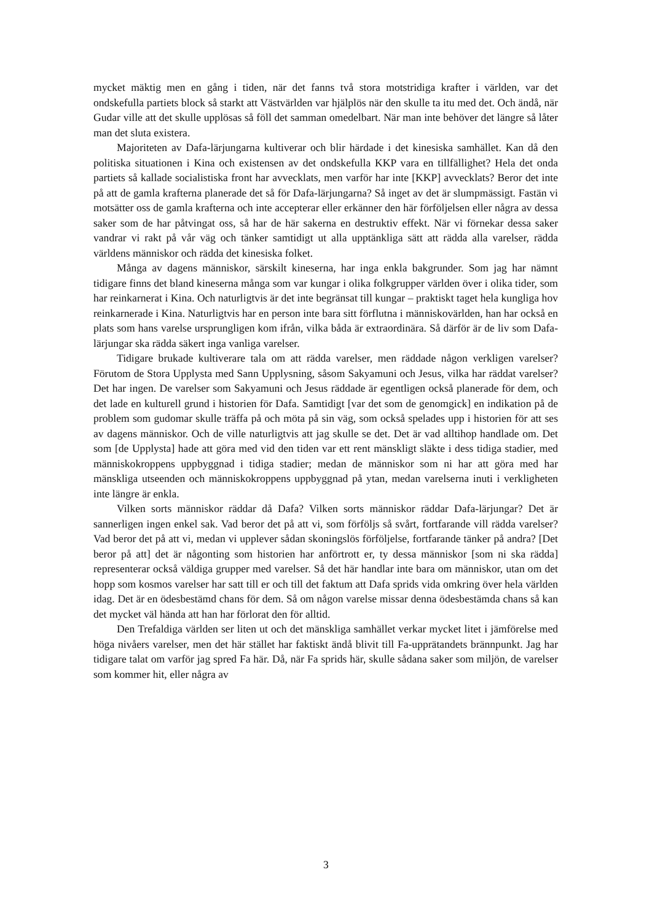mycket mäktig men en gång i tiden, när det fanns två stora motstridiga krafter i världen, var det ondskefulla partiets block så starkt att Västvärlden var hjälplös när den skulle ta itu med det. Och ändå, när Gudar ville att det skulle upplösas så föll det samman omedelbart. När man inte behöver det längre så låter man det sluta existera.
Majoriteten av Dafa-lärjungarna kultiverar och blir härdade i det kinesiska samhället. Kan då den politiska situationen i Kina och existensen av det ondskefulla KKP vara en tillfällighet? Hela det onda partiets så kallade socialistiska front har avvecklats, men varför har inte [KKP] avvecklats? Beror det inte på att de gamla krafterna planerade det så för Dafa-lärjungarna? Så inget av det är slumpmässigt. Fastän vi motsätter oss de gamla krafterna och inte accepterar eller erkänner den här förföljelsen eller några av dessa saker som de har påtvingat oss, så har de här sakerna en destruktiv effekt. När vi förnekar dessa saker vandrar vi rakt på vår väg och tänker samtidigt ut alla upptänkliga sätt att rädda alla varelser, rädda världens människor och rädda det kinesiska folket.
Många av dagens människor, särskilt kineserna, har inga enkla bakgrunder. Som jag har nämnt tidigare finns det bland kineserna många som var kungar i olika folkgrupper världen över i olika tider, som har reinkarnerat i Kina. Och naturligtvis är det inte begränsat till kungar – praktiskt taget hela kungliga hov reinkarnerade i Kina. Naturligtvis har en person inte bara sitt förflutna i människovärlden, han har också en plats som hans varelse ursprungligen kom ifrån, vilka båda är extraordinära. Så därför är de liv som Dafa-lärjungar ska rädda säkert inga vanliga varelser.
Tidigare brukade kultiverare tala om att rädda varelser, men räddade någon verkligen varelser? Förutom de Stora Upplysta med Sann Upplysning, såsom Sakyamuni och Jesus, vilka har räddat varelser? Det har ingen. De varelser som Sakyamuni och Jesus räddade är egentligen också planerade för dem, och det lade en kulturell grund i historien för Dafa. Samtidigt [var det som de genomgick] en indikation på de problem som gudomar skulle träffa på och möta på sin väg, som också spelades upp i historien för att ses av dagens människor. Och de ville naturligtvis att jag skulle se det. Det är vad alltihop handlade om. Det som [de Upplysta] hade att göra med vid den tiden var ett rent mänskligt släkte i dess tidiga stadier, med människokroppens uppbyggnad i tidiga stadier; medan de människor som ni har att göra med har mänskliga utseenden och människokroppens uppbyggnad på ytan, medan varelserna inuti i verkligheten inte längre är enkla.
Vilken sorts människor räddar då Dafa? Vilken sorts människor räddar Dafa-lärjungar? Det är sannerligen ingen enkel sak. Vad beror det på att vi, som förföljs så svårt, fortfarande vill rädda varelser? Vad beror det på att vi, medan vi upplever sådan skoningslös förföljelse, fortfarande tänker på andra? [Det beror på att] det är någonting som historien har anförtrott er, ty dessa människor [som ni ska rädda] representerar också väldiga grupper med varelser. Så det här handlar inte bara om människor, utan om det hopp som kosmos varelser har satt till er och till det faktum att Dafa sprids vida omkring över hela världen idag. Det är en ödesbestämd chans för dem. Så om någon varelse missar denna ödesbestämda chans så kan det mycket väl hända att han har förlorat den för alltid.
Den Trefaldiga världen ser liten ut och det mänskliga samhället verkar mycket litet i jämförelse med höga nivåers varelser, men det här stället har faktiskt ändå blivit till Fa-upprätandets brännpunkt. Jag har tidigare talat om varför jag spred Fa här. Då, när Fa sprids här, skulle sådana saker som miljön, de varelser som kommer hit, eller några av
3